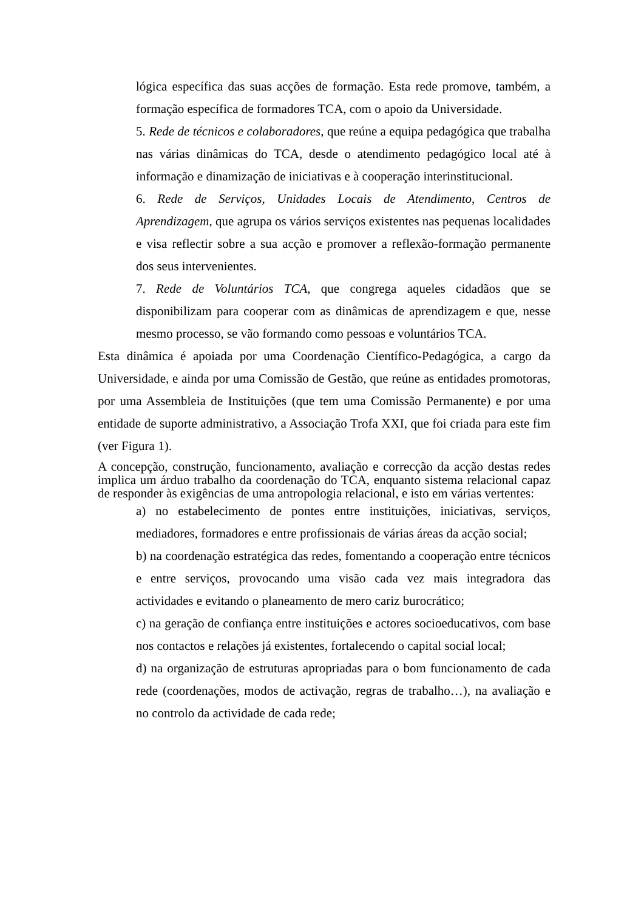lógica específica das suas acções de formação. Esta rede promove, também, a formação específica de formadores TCA, com o apoio da Universidade.
5. Rede de técnicos e colaboradores, que reúne a equipa pedagógica que trabalha nas várias dinâmicas do TCA, desde o atendimento pedagógico local até à informação e dinamização de iniciativas e à cooperação interinstitucional.
6. Rede de Serviços, Unidades Locais de Atendimento, Centros de Aprendizagem, que agrupa os vários serviços existentes nas pequenas localidades e visa reflectir sobre a sua acção e promover a reflexão-formação permanente dos seus intervenientes.
7. Rede de Voluntários TCA, que congrega aqueles cidadãos que se disponibilizam para cooperar com as dinâmicas de aprendizagem e que, nesse mesmo processo, se vão formando como pessoas e voluntários TCA.
Esta dinâmica é apoiada por uma Coordenação Científico-Pedagógica, a cargo da Universidade, e ainda por uma Comissão de Gestão, que reúne as entidades promotoras, por uma Assembleia de Instituições (que tem uma Comissão Permanente) e por uma entidade de suporte administrativo, a Associação Trofa XXI, que foi criada para este fim (ver Figura 1).
A concepção, construção, funcionamento, avaliação e correcção da acção destas redes implica um árduo trabalho da coordenação do TCA, enquanto sistema relacional capaz de responder às exigências de uma antropologia relacional, e isto em várias vertentes:
a) no estabelecimento de pontes entre instituições, iniciativas, serviços, mediadores, formadores e entre profissionais de várias áreas da acção social;
b) na coordenação estratégica das redes, fomentando a cooperação entre técnicos e entre serviços, provocando uma visão cada vez mais integradora das actividades e evitando o planeamento de mero cariz burocrático;
c) na geração de confiança entre instituições e actores socioeducativos, com base nos contactos e relações já existentes, fortalecendo o capital social local;
d) na organização de estruturas apropriadas para o bom funcionamento de cada rede (coordenações, modos de activação, regras de trabalho…), na avaliação e no controlo da actividade de cada rede;